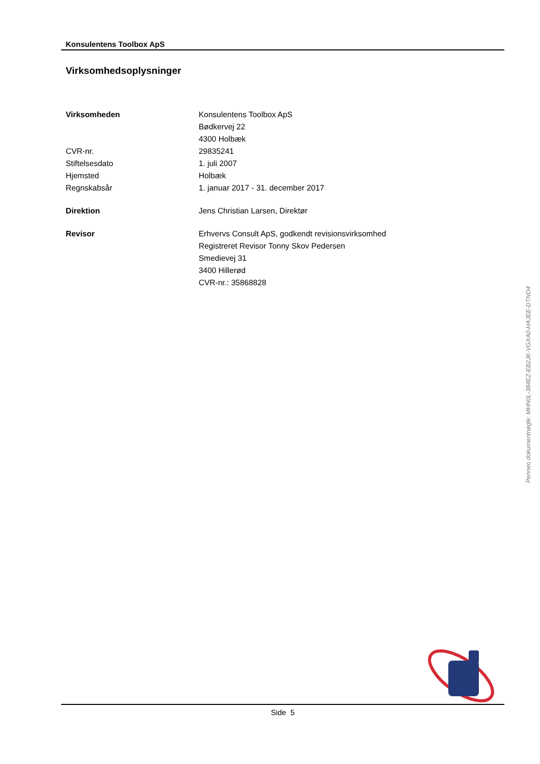Konsulentens Toolbox ApS
Virksomhedsoplysninger
| Virksomheden | Konsulentens Toolbox ApS |
| | Bødkervej 22 |
| | 4300 Holbæk |
| CVR-nr. | 29835241 |
| Stiftelsesdato | 1. juli 2007 |
| Hjemsted | Holbæk |
| Regnskabsår | 1. januar 2017 - 31. december 2017 |
| Direktion | Jens Christian Larsen, Direktør |
| Revisor | Erhvervs Consult ApS, godkendt revisionsvirksomhed |
| | Registreret Revisor Tonny Skov Pedersen |
| | Smedievej 31 |
| | 3400 Hillerød |
| | CVR-nr.: 35868828 |
Side 5
Penneo dokumentnøgle: MHN0L-384EZ-EB2JK-VGXA0-HAJEE-DTNO4